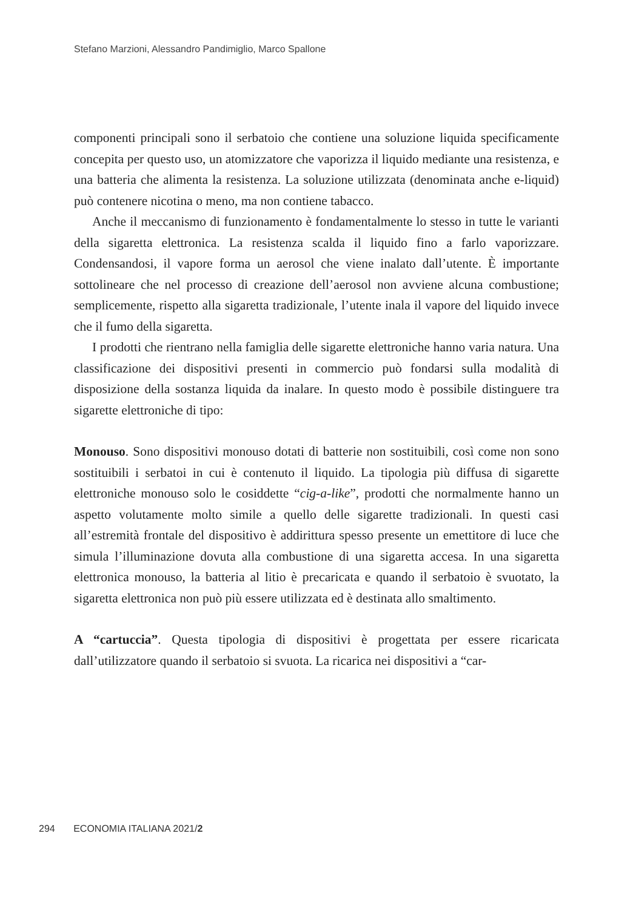Stefano Marzioni, Alessandro Pandimiglio, Marco Spallone
componenti principali sono il serbatoio che contiene una soluzione liquida specificamente concepita per questo uso, un atomizzatore che vaporizza il liquido mediante una resistenza, e una batteria che alimenta la resistenza. La soluzione utilizzata (denominata anche e-liquid) può contenere nicotina o meno, ma non contiene tabacco.
Anche il meccanismo di funzionamento è fondamentalmente lo stesso in tutte le varianti della sigaretta elettronica. La resistenza scalda il liquido fino a farlo vaporizzare. Condensandosi, il vapore forma un aerosol che viene inalato dall’utente. È importante sottolineare che nel processo di creazione dell’aerosol non avviene alcuna combustione; semplicemente, rispetto alla sigaretta tradizionale, l’utente inala il vapore del liquido invece che il fumo della sigaretta.
I prodotti che rientrano nella famiglia delle sigarette elettroniche hanno varia natura. Una classificazione dei dispositivi presenti in commercio può fondarsi sulla modalità di disposizione della sostanza liquida da inalare. In questo modo è possibile distinguere tra sigarette elettroniche di tipo:
Monouso. Sono dispositivi monouso dotati di batterie non sostituibili, così come non sono sostituibili i serbatoi in cui è contenuto il liquido. La tipologia più diffusa di sigarette elettroniche monouso solo le cosiddette “cig-a-like”, prodotti che normalmente hanno un aspetto volutamente molto simile a quello delle sigarette tradizionali. In questi casi all’estremità frontale del dispositivo è addirittura spesso presente un emettitore di luce che simula l’illuminazione dovuta alla combustione di una sigaretta accesa. In una sigaretta elettronica monouso, la batteria al litio è precaricata e quando il serbatoio è svuotato, la sigaretta elettronica non può più essere utilizzata ed è destinata allo smaltimento.
A “cartuccia”. Questa tipologia di dispositivi è progettata per essere ricaricata dall’utilizzatore quando il serbatoio si svuota. La ricarica nei dispositivi a “car-
294 ECONOMIA ITALIANA 2021/2